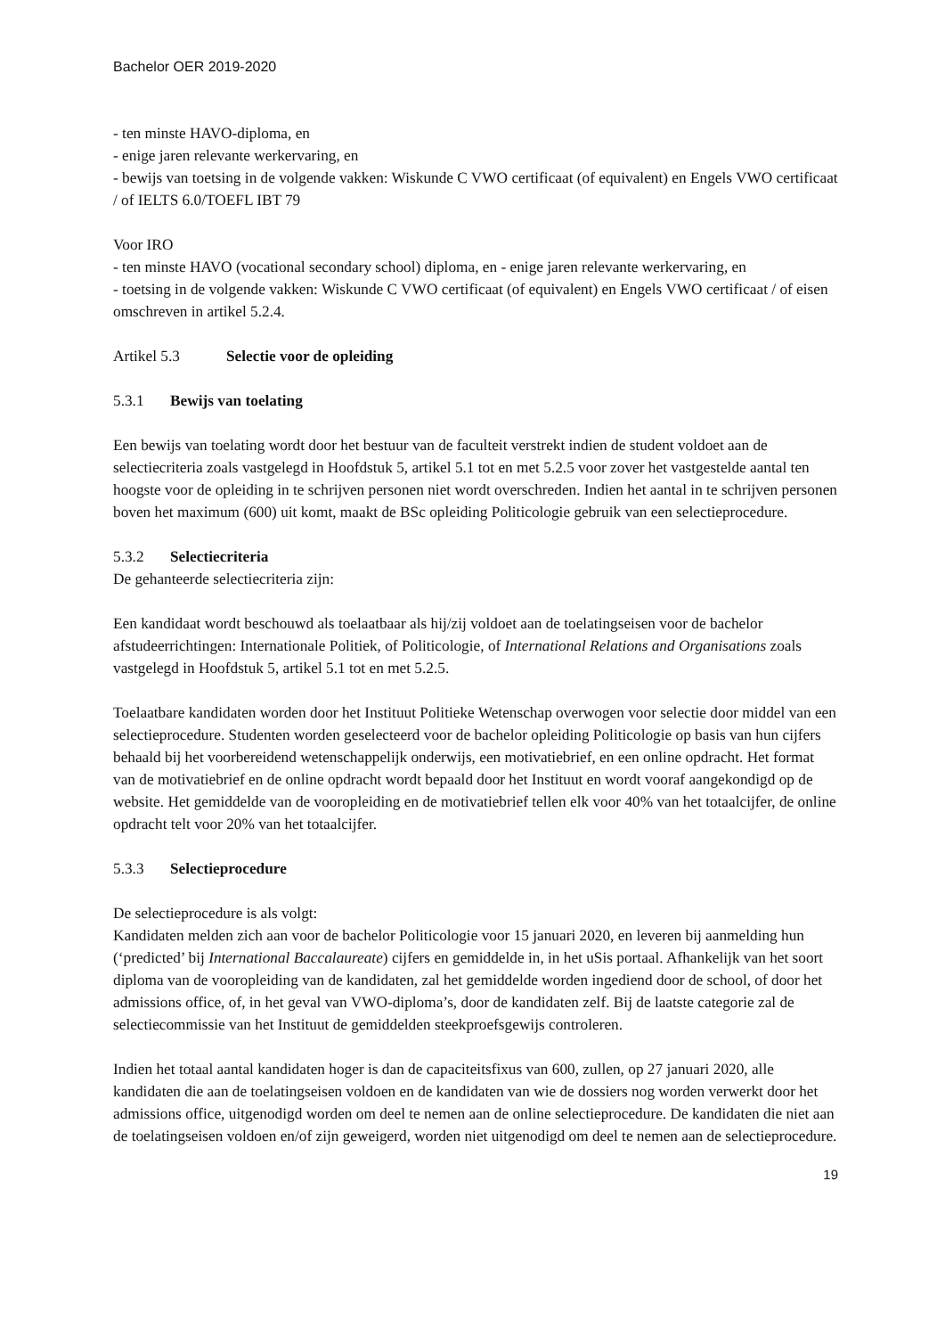Bachelor OER 2019-2020
- ten minste HAVO-diploma, en
- enige jaren relevante werkervaring, en
- bewijs van toetsing in de volgende vakken: Wiskunde C VWO certificaat (of equivalent) en Engels VWO certificaat / of IELTS 6.0/TOEFL IBT 79
Voor IRO
- ten minste HAVO (vocational secondary school) diploma, en - enige jaren relevante werkervaring, en
- toetsing in de volgende vakken: Wiskunde C VWO certificaat (of equivalent) en Engels VWO certificaat / of eisen omschreven in artikel 5.2.4.
Artikel 5.3 Selectie voor de opleiding
5.3.1 Bewijs van toelating
Een bewijs van toelating wordt door het bestuur van de faculteit verstrekt indien de student voldoet aan de selectiecriteria zoals vastgelegd in Hoofdstuk 5, artikel 5.1 tot en met 5.2.5 voor zover het vastgestelde aantal ten hoogste voor de opleiding in te schrijven personen niet wordt overschreden. Indien het aantal in te schrijven personen boven het maximum (600) uit komt, maakt de BSc opleiding Politicologie gebruik van een selectieprocedure.
5.3.2 Selectiecriteria
De gehanteerde selectiecriteria zijn:
Een kandidaat wordt beschouwd als toelaatbaar als hij/zij voldoet aan de toelatingseisen voor de bachelor afstudeerrichtingen: Internationale Politiek, of Politicologie, of International Relations and Organisations zoals vastgelegd in Hoofdstuk 5, artikel 5.1 tot en met 5.2.5.
Toelaatbare kandidaten worden door het Instituut Politieke Wetenschap overwogen voor selectie door middel van een selectieprocedure. Studenten worden geselecteerd voor de bachelor opleiding Politicologie op basis van hun cijfers behaald bij het voorbereidend wetenschappelijk onderwijs, een motivatiebrief, en een online opdracht. Het format van de motivatiebrief en de online opdracht wordt bepaald door het Instituut en wordt vooraf aangekondigd op de website. Het gemiddelde van de vooropleiding en de motivatiebrief tellen elk voor 40% van het totaalcijfer, de online opdracht telt voor 20% van het totaalcijfer.
5.3.3 Selectieprocedure
De selectieprocedure is als volgt:
Kandidaten melden zich aan voor de bachelor Politicologie voor 15 januari 2020, en leveren bij aanmelding hun (‘predicted’ bij International Baccalaureate) cijfers en gemiddelde in, in het uSis portaal. Afhankelijk van het soort diploma van de vooropleiding van de kandidaten, zal het gemiddelde worden ingediend door de school, of door het admissions office, of, in het geval van VWO-diploma’s, door de kandidaten zelf. Bij de laatste categorie zal de selectiecommissie van het Instituut de gemiddelden steekproefsgewijs controleren.
Indien het totaal aantal kandidaten hoger is dan de capaciteitsfixus van 600, zullen, op 27 januari 2020, alle kandidaten die aan de toelatingseisen voldoen en de kandidaten van wie de dossiers nog worden verwerkt door het admissions office, uitgenodigd worden om deel te nemen aan de online selectieprocedure. De kandidaten die niet aan de toelatingseisen voldoen en/of zijn geweigerd, worden niet uitgenodigd om deel te nemen aan de selectieprocedure.
19